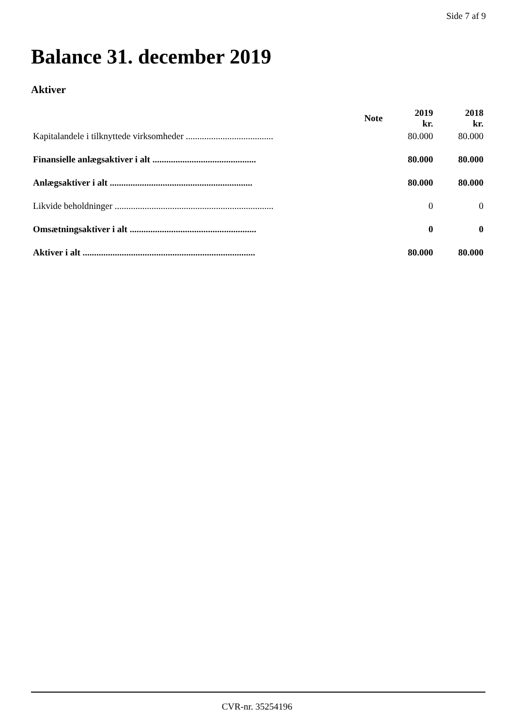Side 7 af 9
Balance 31. december 2019
Aktiver
| | Note | 2019 kr. | 2018 kr. |
| --- | --- | --- | --- |
| Kapitalandele i tilknyttede virksomheder ...................................... | | 80.000 | 80.000 |
| Finansielle anlægsaktiver i alt ............................................. | | 80.000 | 80.000 |
| Anlægsaktiver i alt .............................................................. | | 80.000 | 80.000 |
| Likvide beholdninger ..................................................................... | | 0 | 0 |
| Omsætningsaktiver i alt ....................................................... | | 0 | 0 |
| Aktiver i alt ........................................................................... | | 80.000 | 80.000 |
CVR-nr. 35254196